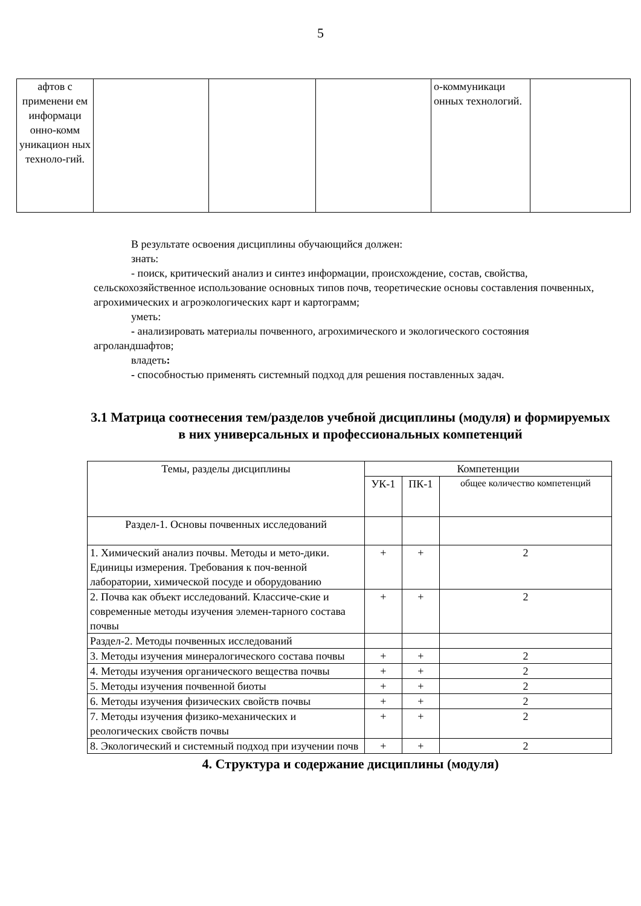5
| афтов с применени ем информаци онно-комм уникацион ных техноло-гий. | | | | о-коммуникаци онных технологий. | |
В результате освоения дисциплины обучающийся должен:
знать:
- поиск, критический анализ и синтез информации, происхождение, состав, свойства, сельскохозяйственное использование основных типов почв, теоретические основы составления почвенных, агрохимических и агроэкологических карт и картограмм;
уметь:
- анализировать материалы почвенного, агрохимического и экологического состояния агроландшафтов;
владеть:
- способностью применять системный подход для решения поставленных задач.
3.1 Матрица соотнесения тем/разделов учебной дисциплины (модуля) и формируемых в них универсальных и профессиональных компетенций
| Темы, разделы дисциплины | Компетенции | | |
| --- | --- | --- | --- |
| | УК-1 | ПК-1 | общее количество компетенций |
| Раздел-1. Основы почвенных исследований | | | |
| 1. Химический анализ почвы. Методы и мето-дики. Единицы измерения. Требования к поч-венной лаборатории, химической посуде и оборудованию | + | + | 2 |
| 2. Почва как объект исследований. Классиче-ские и современные методы изучения элемен-тарного состава почвы | + | + | 2 |
| Раздел-2. Методы почвенных исследований | | | |
| 3. Методы изучения минералогического состава почвы | + | + | 2 |
| 4. Методы изучения органического вещества почвы | + | + | 2 |
| 5. Методы изучения почвенной биоты | + | + | 2 |
| 6. Методы изучения физических свойств почвы | + | + | 2 |
| 7. Методы изучения физико-механических и реологических свойств почвы | + | + | 2 |
| 8. Экологический и системный подход при изучении почв | + | + | 2 |
4. Структура и содержание дисциплины (модуля)